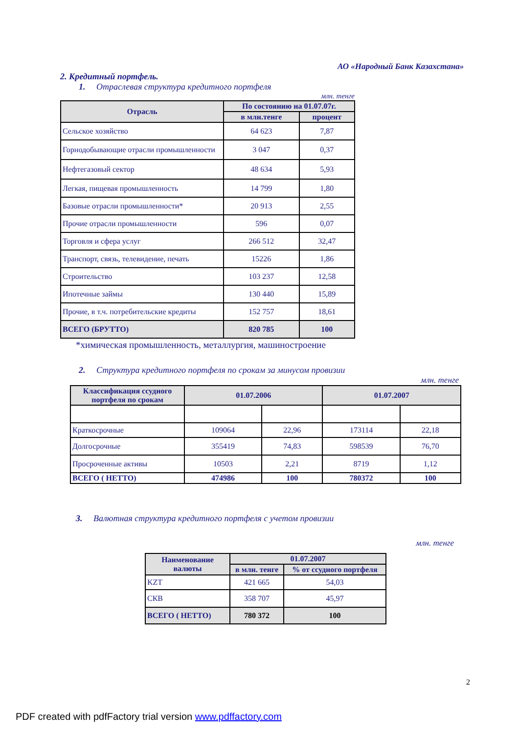АО «Народный Банк Казахстана»
2. Кредитный портфель.
1. Отраслевая структура кредитного портфеля
млн. тенге
| Отрасль | По состоянию на 01.07.07г. | |
| --- | --- | --- |
| | в млн.тенге | процент |
| Сельское хозяйство | 64 623 | 7,87 |
| Горнодобывающие отрасли промышленности | 3 047 | 0,37 |
| Нефтегазовый сектор | 48 634 | 5,93 |
| Легкая, пищевая промышленность | 14 799 | 1,80 |
| Базовые отрасли промышленности* | 20 913 | 2,55 |
| Прочие отрасли промышленности | 596 | 0,07 |
| Торговля и сфера услуг | 266 512 | 32,47 |
| Транспорт, связь, телевидение, печать | 15226 | 1,86 |
| Строительство | 103 237 | 12,58 |
| Ипотечные займы | 130 440 | 15,89 |
| Прочие, в т.ч. потребительские кредиты | 152 757 | 18,61 |
| ВСЕГО (БРУТТО) | 820 785 | 100 |
*химическая промышленность, металлургия, машиностроение
2. Структура кредитного портфеля по срокам за минусом провизии
млн. тенге
| Классификация ссудного портфеля по срокам | 01.07.2006 | | 01.07.2007 | |
| --- | --- | --- | --- | --- |
| Краткосрочные | 109064 | 22,96 | 173114 | 22,18 |
| Долгосрочные | 355419 | 74,83 | 598539 | 76,70 |
| Просроченные активы | 10503 | 2,21 | 8719 | 1,12 |
| ВСЕГО ( НЕТТО) | 474986 | 100 | 780372 | 100 |
3. Валютная структура кредитного портфеля с учетом провизии
млн. тенге
| Наименование валюты | 01.07.2007 | |
| --- | --- | --- |
| | в млн. тенге | % от ссудного портфеля |
| KZT | 421 665 | 54,03 |
| СКВ | 358 707 | 45,97 |
| ВСЕГО ( НЕТТО) | 780 372 | 100 |
2
PDF created with pdfFactory trial version www.pdffactory.com